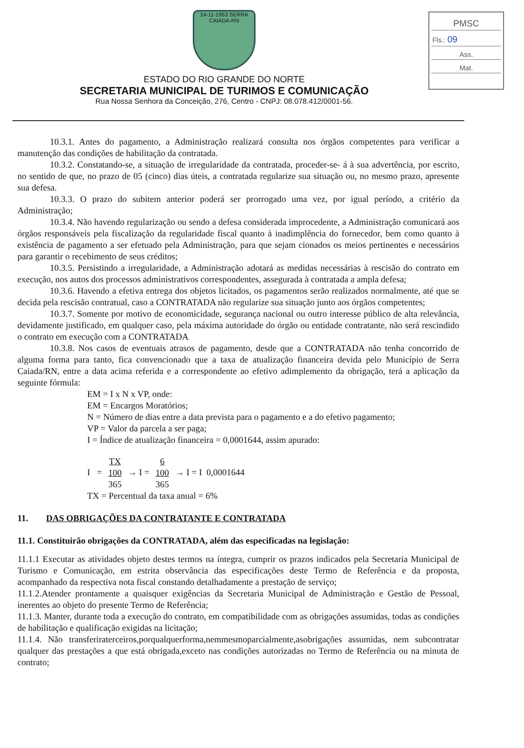24-11-1953 SERRA CAIADA-RN
ESTADO DO RIO GRANDE DO NORTE
SECRETARIA MUNICIPAL DE TURIMOS E COMUNICAÇÃO
Rua Nossa Senhora da Conceição, 276, Centro - CNPJ: 08.078.412/0001-56.
PMSC
Fls.: 09
Ass.
Mat.
10.3.1. Antes do pagamento, a Administração realizará consulta nos órgãos competentes para verificar a manutenção das condições de habilitação da contratada.
10.3.2. Constatando-se, a situação de irregularidade da contratada, proceder-se- á à sua advertência, por escrito, no sentido de que, no prazo de 05 (cinco) dias úteis, a contratada regularize sua situação ou, no mesmo prazo, apresente sua defesa.
10.3.3. O prazo do subitem anterior poderá ser prorrogado uma vez, por igual período, a critério da Administração;
10.3.4. Não havendo regularização ou sendo a defesa considerada improcedente, a Administração comunicará aos órgãos responsáveis pela fiscalização da regularidade fiscal quanto à inadimplência do fornecedor, bem como quanto à existência de pagamento a ser efetuado pela Administração, para que sejam cionados os meios pertinentes e necessários para garantir o recebimento de seus créditos;
10.3.5. Persistindo a irregularidade, a Administração adotará as medidas necessárias à rescisão do contrato em execução, nos autos dos processos administrativos correspondentes, assegurada à contratada a ampla defesa;
10.3.6. Havendo a efetiva entrega dos objetos licitados, os pagamentos serão realizados normalmente, até que se decida pela rescisão contratual, caso a CONTRATADA não regularize sua situação junto aos órgãos competentes;
10.3.7. Somente por motivo de economicidade, segurança nacional ou outro interesse público de alta relevância, devidamente justificado, em qualquer caso, pela máxima autoridade do órgão ou entidade contratante, não será rescindido o contrato em execução com a CONTRATADA
10.3.8. Nos casos de eventuais atrasos de pagamento, desde que a CONTRATADA não tenha concorrido de alguma forma para tanto, fica convencionado que a taxa de atualização financeira devida pelo Município de Serra Caiada/RN, entre a data acima referida e a correspondente ao efetivo adimplemento da obrigação, terá a aplicação da seguinte fórmula:
EM = I x N x VP, onde:
EM = Encargos Moratórios;
N = Número de dias entre a data prevista para o pagamento e a do efetivo pagamento;
VP = Valor da parcela a ser paga;
I = Índice de atualização financeira = 0,0001644, assim apurado:
I = TX
100
365 → I = 6
100
365 → I = I 0,0001644
TX = Percentual da taxa anual = 6%
11. DAS OBRIGAÇÕES DA CONTRATANTE E CONTRATADA
11.1. Constituirão obrigações da CONTRATADA, além das especificadas na legislação:
11.1.1 Executar as atividades objeto destes termos na íntegra, cumprir os prazos indicados pela Secretaria Municipal de Turismo e Comunicação, em estrita observância das especificações deste Termo de Referência e da proposta, acompanhado da respectiva nota fiscal constando detalhadamente a prestação de serviço;
11.1.2.Atender prontamente a quaisquer exigências da Secretaria Municipal de Administração e Gestão de Pessoal, inerentes ao objeto do presente Termo de Referência;
11.1.3. Manter, durante toda a execução do contrato, em compatibilidade com as obrigações assumidas, todas as condições de habilitação e qualificação exigidas na licitação;
11.1.4. Não transferiraterceiros,porqualquerforma,nemmesmoparcialmente,asobrigações assumidas, nem subcontratar qualquer das prestações a que está obrigada,exceto nas condições autorizadas no Termo de Referência ou na minuta de contrato;